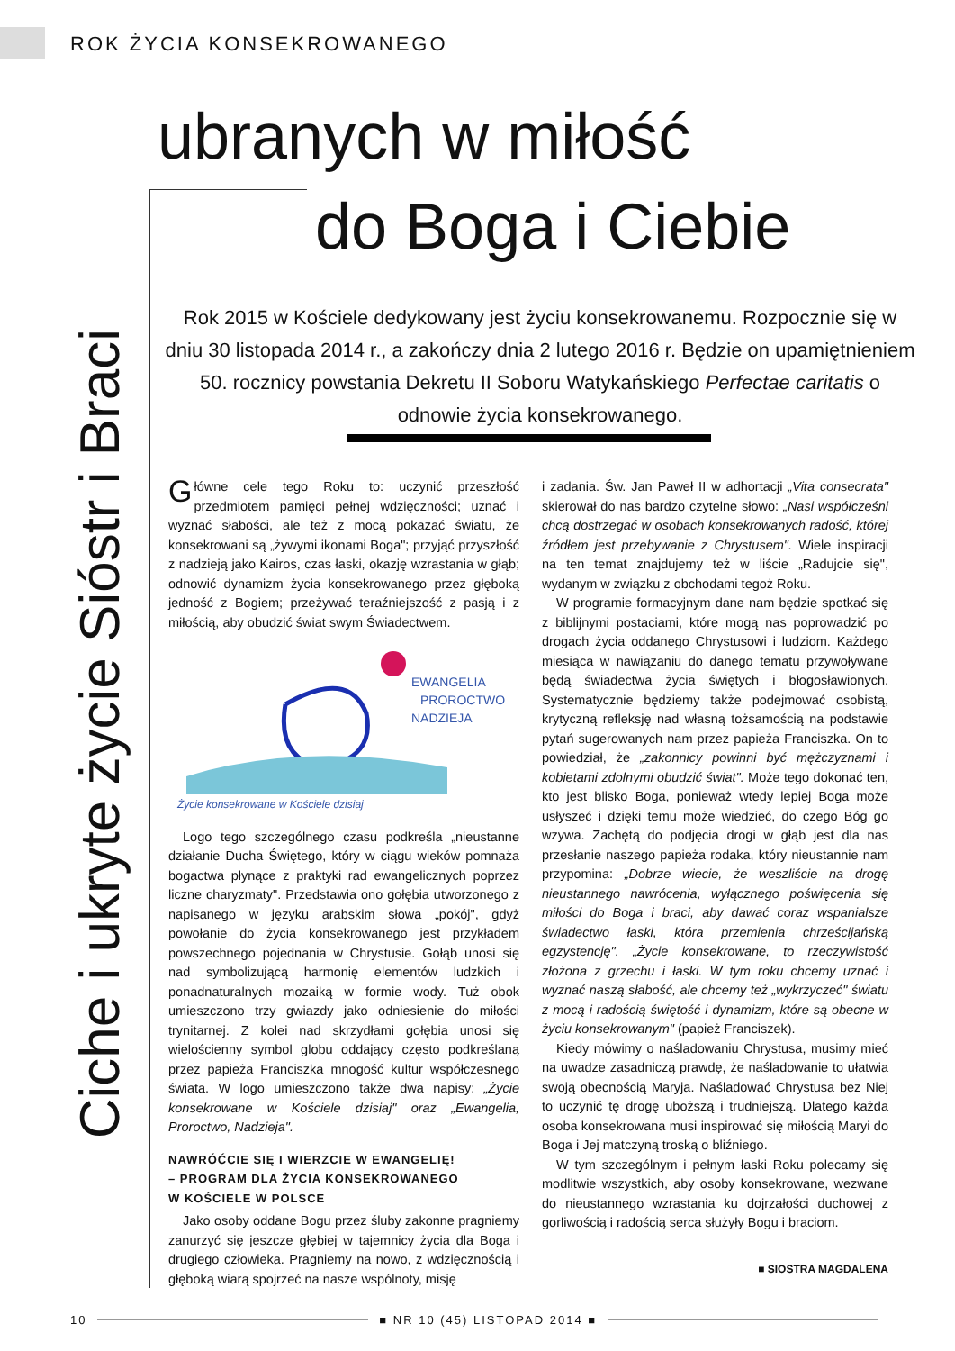ROK ŻYCIA KONSEKROWANEGO
Ciche i ukryte życie Sióstr i Braci
ubranych w miłość
do Boga i Ciebie
Rok 2015 w Kościele dedykowany jest życiu konsekrowanemu. Rozpocznie się w dniu 30 listopada 2014 r., a zakończy dnia 2 lutego 2016 r. Będzie on upamiętnieniem 50. rocznicy powstania Dekretu II Soboru Watykańskiego Perfectae caritatis o odnowie życia konsekrowanego.
Główne cele tego Roku to: uczynić przeszłość przedmiotem pamięci pełnej wdzięczności; uznać i wyznać słabości, ale też z mocą pokazać światu, że konsekrowani są „żywymi ikonami Boga"; przyjąć przyszłość z nadzieją jako Kairos, czas łaski, okazję wzrastania w głąb; odnowić dynamizm życia konsekrowanego przez głęboką jedność z Bogiem; przeżywać teraźniejszość z pasją i z miłością, aby obudzić świat swym Świadectwem.
EWANGELIA
PROROCTWO
NADZIEJA
Życie konsekrowane w Kościele dzisiaj
Logo tego szczególnego czasu podkreśla „nieustanne działanie Ducha Świętego, który w ciągu wieków pomnaża bogactwa płynące z praktyki rad ewangelicznych poprzez liczne charyzmaty". Przedstawia ono gołębia utworzonego z napisanego w języku arabskim słowa „pokój", gdyż powołanie do życia konsekrowanego jest przykładem powszechnego pojednania w Chrystusie. Gołąb unosi się nad symbolizującą harmonię elementów ludzkich i ponadnaturalnych mozaiką w formie wody. Tuż obok umieszczono trzy gwiazdy jako odniesienie do miłości trynitarnej. Z kolei nad skrzydłami gołębia unosi się wielościenny symbol globu oddający często podkreślaną przez papieża Franciszka mnogość kultur współczesnego świata. W logo umieszczono także dwa napisy: „Życie konsekrowane w Kościele dzisiaj" oraz „Ewangelia, Proroctwo, Nadzieja".
NAWRÓĆCIE SIĘ I WIERZCIE W EWANGELIĘ!
– PROGRAM DLA ŻYCIA KONSEKROWANEGO
W KOŚCIELE W POLSCE
Jako osoby oddane Bogu przez śluby zakonne pragniemy zanurzyć się jeszcze głębiej w tajemnicy życia dla Boga i drugiego człowieka. Pragniemy na nowo, z wdzięcznością i głęboką wiarą spojrzeć na nasze wspólnoty, misję
i zadania. Św. Jan Paweł II w adhortacji „Vita consecrata" skierował do nas bardzo czytelne słowo: „Nasi współcześni chcą dostrzegać w osobach konsekrowanych radość, której źródłem jest przebywanie z Chrystusem". Wiele inspiracji na ten temat znajdujemy też w liście „Radujcie się", wydanym w związku z obchodami tegoż Roku.
W programie formacyjnym dane nam będzie spotkać się z biblijnymi postaciami, które mogą nas poprowadzić po drogach życia oddanego Chrystusowi i ludziom. Każdego miesiąca w nawiązaniu do danego tematu przywoływane będą świadectwa życia świętych i błogosławionych. Systematycznie będziemy także podejmować osobistą, krytyczną refleksję nad własną tożsamością na podstawie pytań sugerowanych nam przez papieża Franciszka. On to powiedział, że „zakonnicy powinni być mężczyznami i kobietami zdolnymi obudzić świat". Może tego dokonać ten, kto jest blisko Boga, ponieważ wtedy lepiej Boga może usłyszeć i dzięki temu może wiedzieć, do czego Bóg go wzywa. Zachętą do podjęcia drogi w głąb jest dla nas przesłanie naszego papieża rodaka, który nieustannie nam przypomina: „Dobrze wiecie, że weszliście na drogę nieustannego nawrócenia, wyłącznego poświęcenia się miłości do Boga i braci, aby dawać coraz wspanialsze świadectwo łaski, która przemienia chrześcijańską egzystencję". „Życie konsekrowane, to rzeczywistość złożona z grzechu i łaski. W tym roku chcemy uznać i wyznać naszą słabość, ale chcemy też „wykrzyczeć" światu z mocą i radością świętość i dynamizm, które są obecne w życiu konsekrowanym" (papież Franciszek).
Kiedy mówimy o naśladowaniu Chrystusa, musimy mieć na uwadze zasadniczą prawdę, że naśladowanie to ułatwia swoją obecnością Maryja. Naśladować Chrystusa bez Niej to uczynić tę drogę uboższą i trudniejszą. Dlatego każda osoba konsekrowana musi inspirować się miłością Maryi do Boga i Jej matczyną troską o bliźniego.
W tym szczególnym i pełnym łaski Roku polecamy się modlitwie wszystkich, aby osoby konsekrowane, wezwane do nieustannego wzrastania ku dojrzałości duchowej z gorliwością i radością serca służyły Bogu i braciom.
■ SIOSTRA MAGDALENA
10 ■ NR 10 (45) LISTOPAD 2014 ■